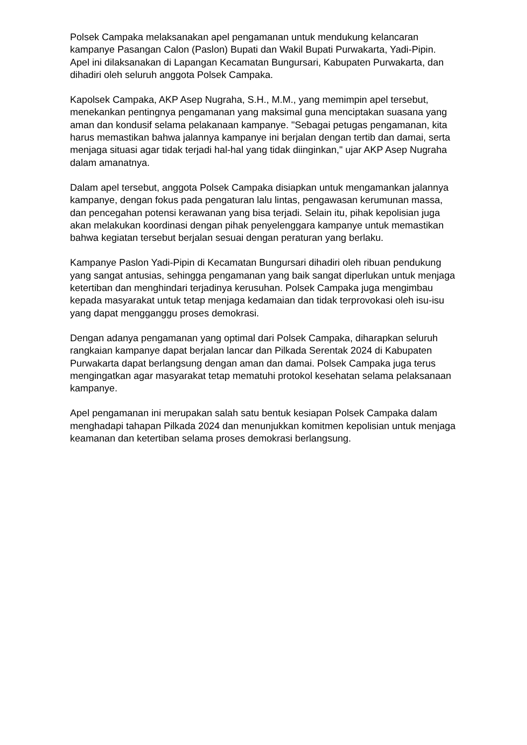Polsek Campaka melaksanakan apel pengamanan untuk mendukung kelancaran kampanye Pasangan Calon (Paslon) Bupati dan Wakil Bupati Purwakarta, Yadi-Pipin. Apel ini dilaksanakan di Lapangan Kecamatan Bungursari, Kabupaten Purwakarta, dan dihadiri oleh seluruh anggota Polsek Campaka.
Kapolsek Campaka, AKP Asep Nugraha, S.H., M.M., yang memimpin apel tersebut, menekankan pentingnya pengamanan yang maksimal guna menciptakan suasana yang aman dan kondusif selama pelakanaan kampanye. "Sebagai petugas pengamanan, kita harus memastikan bahwa jalannya kampanye ini berjalan dengan tertib dan damai, serta menjaga situasi agar tidak terjadi hal-hal yang tidak diinginkan," ujar AKP Asep Nugraha dalam amanatnya.
Dalam apel tersebut, anggota Polsek Campaka disiapkan untuk mengamankan jalannya kampanye, dengan fokus pada pengaturan lalu lintas, pengawasan kerumunan massa, dan pencegahan potensi kerawanan yang bisa terjadi. Selain itu, pihak kepolisian juga akan melakukan koordinasi dengan pihak penyelenggara kampanye untuk memastikan bahwa kegiatan tersebut berjalan sesuai dengan peraturan yang berlaku.
Kampanye Paslon Yadi-Pipin di Kecamatan Bungursari dihadiri oleh ribuan pendukung yang sangat antusias, sehingga pengamanan yang baik sangat diperlukan untuk menjaga ketertiban dan menghindari terjadinya kerusuhan. Polsek Campaka juga mengimbau kepada masyarakat untuk tetap menjaga kedamaian dan tidak terprovokasi oleh isu-isu yang dapat mengganggu proses demokrasi.
Dengan adanya pengamanan yang optimal dari Polsek Campaka, diharapkan seluruh rangkaian kampanye dapat berjalan lancar dan Pilkada Serentak 2024 di Kabupaten Purwakarta dapat berlangsung dengan aman dan damai. Polsek Campaka juga terus mengingatkan agar masyarakat tetap mematuhi protokol kesehatan selama pelaksanaan kampanye.
Apel pengamanan ini merupakan salah satu bentuk kesiapan Polsek Campaka dalam menghadapi tahapan Pilkada 2024 dan menunjukkan komitmen kepolisian untuk menjaga keamanan dan ketertiban selama proses demokrasi berlangsung.